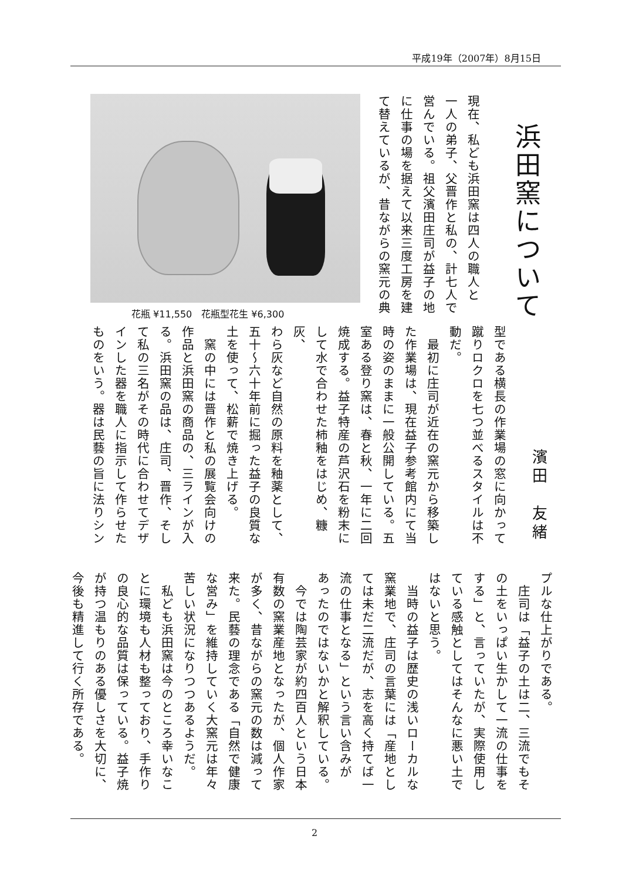平成19年（2007年）8月15日
浜田窯について
現在、私ども浜田窯は四人の職人と
一人の弟子、父晋作と私の、計七人で
営んでいる。祖父濱田庄司が益子の地
に仕事の場を据えて以来三度工房を建
て替えているが、昔ながらの窯元の典
花瓶 ¥11,550　花瓶型花生 ¥6,300
濱田　友緒
型である横長の作業場の窓に向かって
蹴りロクロを七つ並べるスタイルは不
動だ。
　最初に庄司が近在の窯元から移築し
た作業場は、現在益子参考館内にて当
時の姿のままに一般公開している。五
室ある登り窯は、春と秋、一年に二回
焼成する。益子特産の芦沢石を粉末に
して水で合わせた柿釉をはじめ、糠灰、
わら灰など自然の原料を釉薬として、
五十～六十年前に掘った益子の良質な
土を使って、松薪で焼き上げる。
　窯の中には晋作と私の展覧会向けの
作品と浜田窯の商品の、三ラインが入
る。浜田窯の品は、庄司、晋作、そし
て私の三名がその時代に合わせてデザ
インした器を職人に指示して作らせた
ものをいう。器は民藝の旨に法りシン
プルな仕上がりである。
　庄司は「益子の土は二、三流でもそ
の土をいっぱい生かして一流の仕事を
する」と、言っていたが、実際使用し
ている感触としてはそんなに悪い土で
はないと思う。
　当時の益子は歴史の浅いローカルな
窯業地で、庄司の言葉には「産地とし
ては未だ二流だが、志を高く持てば一
流の仕事となる」という言い含みが
あったのではないかと解釈している。
　今では陶芸家が約四百人という日本
有数の窯業産地となったが、個人作家
が多く、昔ながらの窯元の数は減って
来た。民藝の理念である「自然で健康
な営み」を維持していく大窯元は年々
苦しい状況になりつつあるようだ。
　私ども浜田窯は今のところ幸いなこ
とに環境も人材も整っており、手作り
の良心的な品質は保っている。益子焼
が持つ温もりのある優しさを大切に、
今後も精進して行く所存である。
2